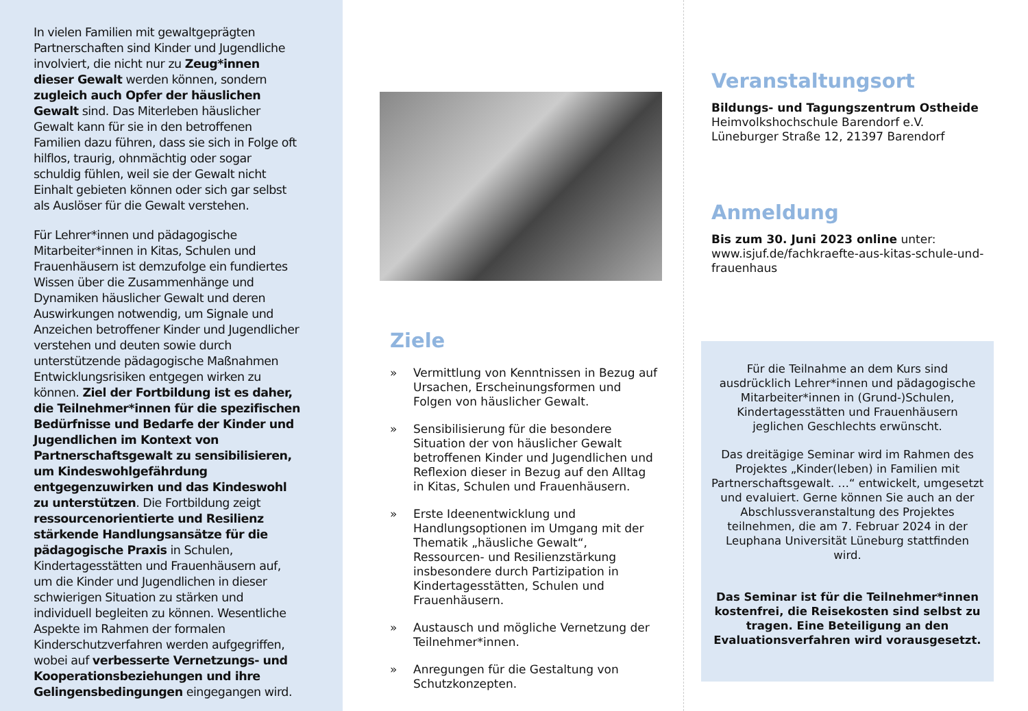In vielen Familien mit gewaltgeprägten Partnerschaften sind Kinder und Jugendliche involviert, die nicht nur zu Zeug*innen dieser Gewalt werden können, sondern zugleich auch Opfer der häuslichen Gewalt sind. Das Miterleben häuslicher Gewalt kann für sie in den betroffenen Familien dazu führen, dass sie sich in Folge oft hilflos, traurig, ohnmächtig oder sogar schuldig fühlen, weil sie der Gewalt nicht Einhalt gebieten können oder sich gar selbst als Auslöser für die Gewalt verstehen.
Für Lehrer*innen und pädagogische Mitarbeiter*innen in Kitas, Schulen und Frauenhäusern ist demzufolge ein fundiertes Wissen über die Zusammenhänge und Dynamiken häuslicher Gewalt und deren Auswirkungen notwendig, um Signale und Anzeichen betroffener Kinder und Jugendlicher verstehen und deuten sowie durch unterstützende pädagogische Maßnahmen Entwicklungsrisiken entgegen wirken zu können. Ziel der Fortbildung ist es daher, die Teilnehmer*innen für die spezifischen Bedürfnisse und Bedarfe der Kinder und Jugendlichen im Kontext von Partnerschaftsgewalt zu sensibilisieren, um Kindeswohlgefährdung entgegenzuwirken und das Kindeswohl zu unterstützen. Die Fortbildung zeigt ressourcenorientierte und Resilienz stärkende Handlungsansätze für die pädagogische Praxis in Schulen, Kindertagesstätten und Frauenhäusern auf, um die Kinder und Jugendlichen in dieser schwierigen Situation zu stärken und individuell begleiten zu können. Wesentliche Aspekte im Rahmen der formalen Kinderschutzverfahren werden aufgegriffen, wobei auf verbesserte Vernetzungs- und Kooperationsbeziehungen und ihre Gelingensbedingungen eingegangen wird.
Ziele
» Vermittlung von Kenntnissen in Bezug auf Ursachen, Erscheinungsformen und Folgen von häuslicher Gewalt.
» Sensibilisierung für die besondere Situation der von häuslicher Gewalt betroffenen Kinder und Jugendlichen und Reflexion dieser in Bezug auf den Alltag in Kitas, Schulen und Frauenhäusern.
» Erste Ideenentwicklung und Handlungsoptionen im Umgang mit der Thematik „häusliche Gewalt“, Ressourcen- und Resilienzstärkung insbesondere durch Partizipation in Kindertagesstätten, Schulen und Frauenhäusern.
» Austausch und mögliche Vernetzung der Teilnehmer*innen.
» Anregungen für die Gestaltung von Schutzkonzepten.
Veranstaltungsort
Bildungs- und Tagungszentrum Ostheide
Heimvolkshochschule Barendorf e.V.
Lüneburger Straße 12, 21397 Barendorf
Anmeldung
Bis zum 30. Juni 2023 online unter:
www.isjuf.de/fachkraefte-aus-kitas-schule-und-frauenhaus
Für die Teilnahme an dem Kurs sind ausdrücklich Lehrer*innen und pädagogische Mitarbeiter*innen in (Grund-)Schulen, Kindertagesstätten und Frauenhäusern jeglichen Geschlechts erwünscht.
Das dreitägige Seminar wird im Rahmen des Projektes „Kinder(leben) in Familien mit Partnerschaftsgewalt. …“ entwickelt, umgesetzt und evaluiert. Gerne können Sie auch an der Abschlussveranstaltung des Projektes teilnehmen, die am 7. Februar 2024 in der Leuphana Universität Lüneburg stattfinden wird.
Das Seminar ist für die Teilnehmer*innen kostenfrei, die Reisekosten sind selbst zu tragen. Eine Beteiligung an den Evaluationsverfahren wird vorausgesetzt.